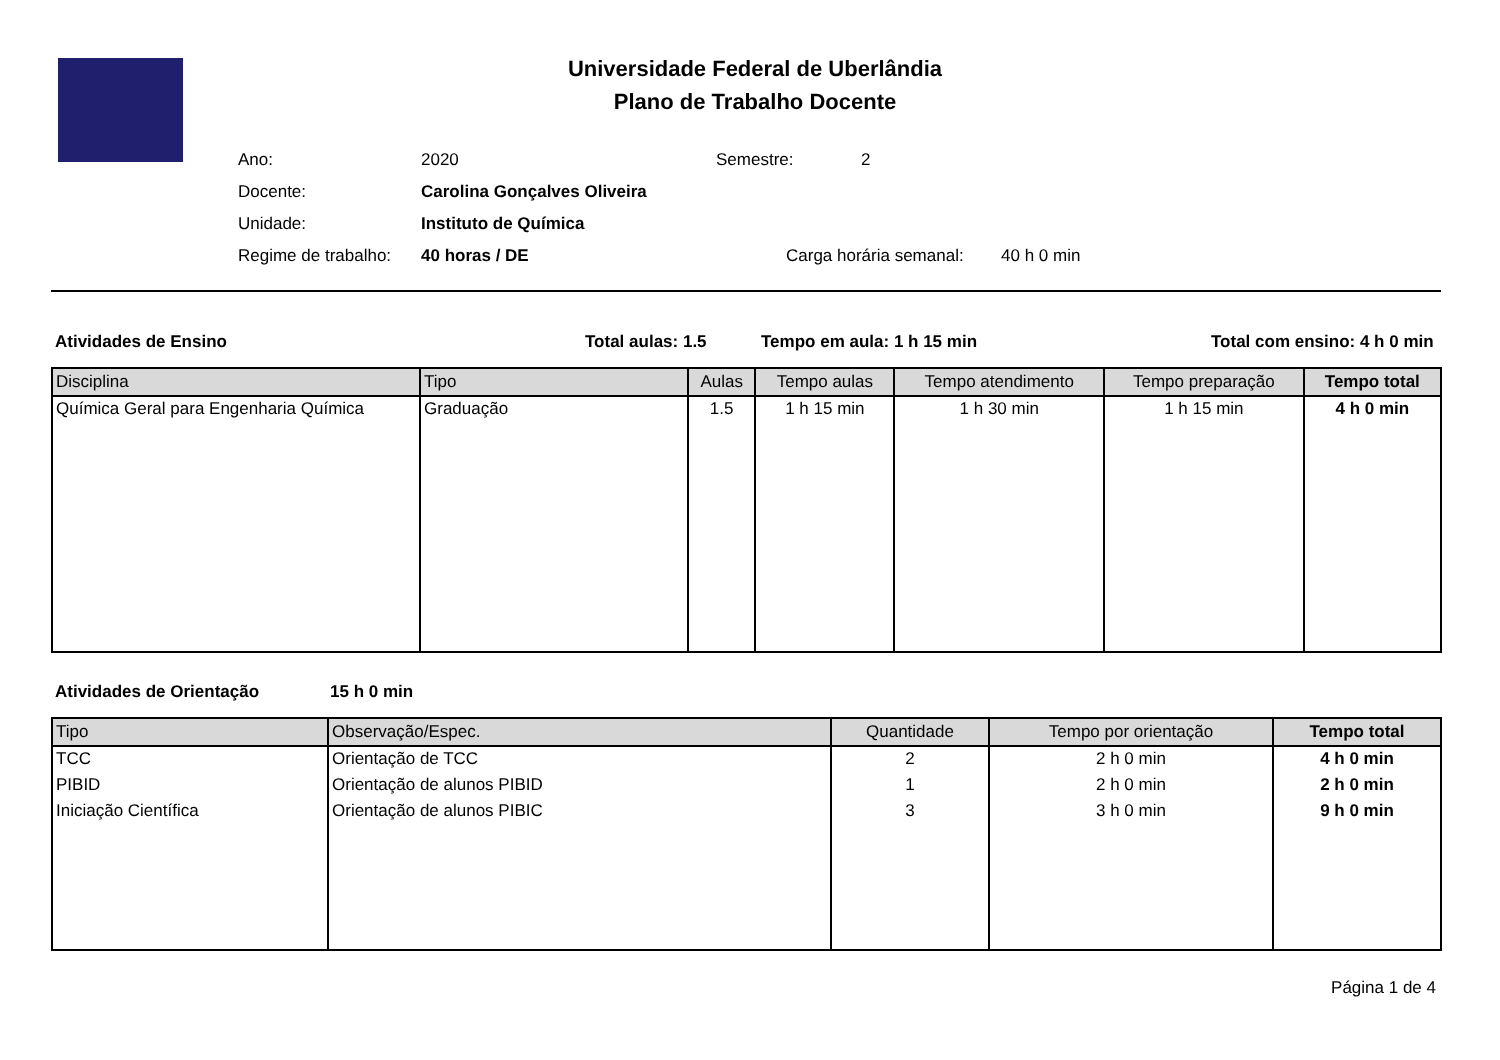Universidade Federal de Uberlândia
Plano de Trabalho Docente
Ano: 2020 Semestre: 2
Docente: Carolina Gonçalves Oliveira
Unidade: Instituto de Química
Regime de trabalho: 40 horas / DE Carga horária semanal: 40 h 0 min
Atividades de Ensino Total aulas: 1.5 Tempo em aula: 1 h 15 min Total com ensino: 4 h 0 min
| Disciplina | Tipo | Aulas | Tempo aulas | Tempo atendimento | Tempo preparação | Tempo total |
| --- | --- | --- | --- | --- | --- | --- |
| Química Geral para Engenharia Química | Graduação | 1.5 | 1 h 15 min | 1 h 30 min | 1 h 15 min | 4 h 0 min |
Atividades de Orientação 15 h 0 min
| Tipo | Observação/Espec. | Quantidade | Tempo por orientação | Tempo total |
| --- | --- | --- | --- | --- |
| TCC | Orientação de TCC | 2 | 2 h 0 min | 4 h 0 min |
| PIBID | Orientação de alunos PIBID | 1 | 2 h 0 min | 2 h 0 min |
| Iniciação Científica | Orientação de alunos PIBIC | 3 | 3 h 0 min | 9 h 0 min |
Página 1 de 4